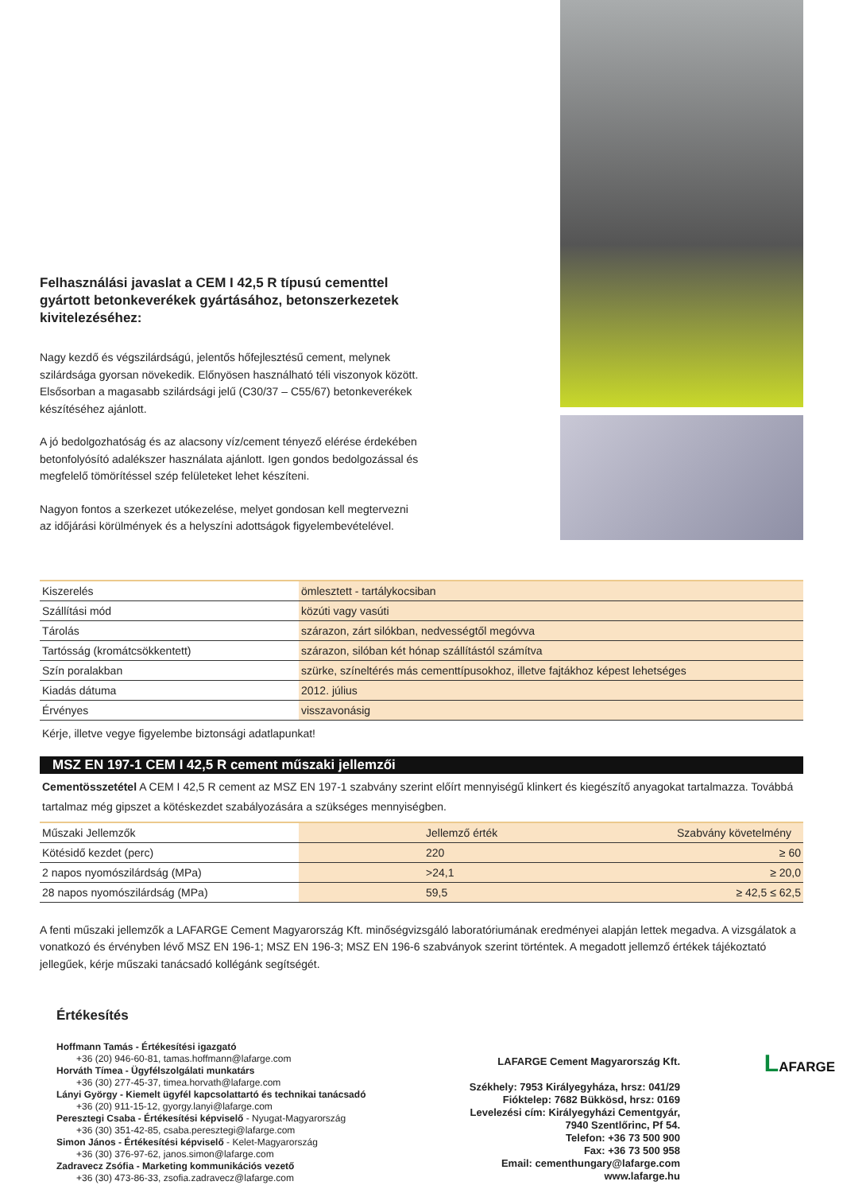Felhasználási javaslat a CEM I 42,5 R típusú cementtel gyártott betonkeverékek gyártásához, betonszerkezetek kivitelezéséhez:
Nagy kezdő és végszilárdságú, jelentős hőfejlesztésű cement, melynek szilárdsága gyorsan növekedik. Előnyösen használható téli viszonyok között. Elsősorban a magasabb szilárdsági jelű (C30/37 – C55/67) betonkeverékek készítéséhez ajánlott.
A jó bedolgozhatóság és az alacsony víz/cement tényező elérése érdekében betonfolyósító adalékszer használata ajánlott. Igen gondos bedolgozással és megfelelő tömörítéssel szép felületeket lehet készíteni.
Nagyon fontos a szerkezet utókezelése, melyet gondosan kell megtervezni az időjárási körülmények és a helyszíni adottságok figyelembevételével.
| Kiszerelés | ömlesztett - tartálykocsiban |
| Szállítási mód | közúti vagy vasúti |
| Tárolás | szárazon, zárt silókban, nedvességtől megóvva |
| Tartósság (kromátcsökkentett) | szárazon, silóban két hónap szállítástól számítva |
| Szín poralakban | szürke, színeltérés más cementtípusokhoz, illetve fajtákhoz képest lehetséges |
| Kiadás dátuma | 2012. július |
| Érvényes | visszavonásig |
Kérje, illetve vegye figyelembe biztonsági adatlapunkat!
MSZ EN 197-1 CEM I 42,5 R cement műszaki jellemzői
Cementösszetétel A CEM I 42,5 R cement az MSZ EN 197-1 szabvány szerint előírt mennyiségű klinkert és kiegészítő anyagokat tartalmazza. Továbbá tartalmaz még gipszet a kötéskezdet szabályozására a szükséges mennyiségben.
| Műszaki Jellemzők | Jellemző érték | Szabvány követelmény |
| --- | --- | --- |
| Kötésidő kezdet (perc) | 220 | ≥ 60 |
| 2 napos nyomószilárdság (MPa) | >24,1 | ≥ 20,0 |
| 28 napos nyomószilárdság (MPa) | 59,5 | ≥ 42,5 ≤ 62,5 |
A fenti műszaki jellemzők a LAFARGE Cement Magyarország Kft. minőségvizsgáló laboratóriumának eredményei alapján lettek megadva. A vizsgálatok a vonatkozó és érvényben lévő MSZ EN 196-1; MSZ EN 196-3; MSZ EN 196-6 szabványok szerint történtek. A megadott jellemző értékek tájékoztató jellegűek, kérje műszaki tanácsadó kollégánk segítségét.
Értékesítés
Hoffmann Tamás - Értékesítési igazgató
+36 (20) 946-60-81, tamas.hoffmann@lafarge.com
Horváth Tímea - Ügyfélszolgálati munkatárs
+36 (30) 277-45-37, timea.horvath@lafarge.com
Lányi György - Kiemelt ügyfél kapcsolattartó és technikai tanácsadó
+36 (20) 911-15-12, gyorgy.lanyi@lafarge.com
Peresztegi Csaba - Értékesítési képviselő - Nyugat-Magyarország
+36 (30) 351-42-85, csaba.peresztegi@lafarge.com
Simon János - Értékesítési képviselő - Kelet-Magyarország
+36 (30) 376-97-62, janos.simon@lafarge.com
Zadravecz Zsófia - Marketing kommunikációs vezető
+36 (30) 473-86-33, zsofia.zadravecz@lafarge.com
LAFARGE Cement Magyarország Kft.
Székhely: 7953 Királyegyháza, hrsz: 041/29
Fióktelep: 7682 Bükkösd, hrsz: 0169
Levelezési cím: Királyegyházi Cementgyár,
7940 Szentlőrinc, Pf 54.
Telefon: +36 73 500 900
Fax: +36 73 500 958
Email: cementhungary@lafarge.com
www.lafarge.hu
LAFARGE